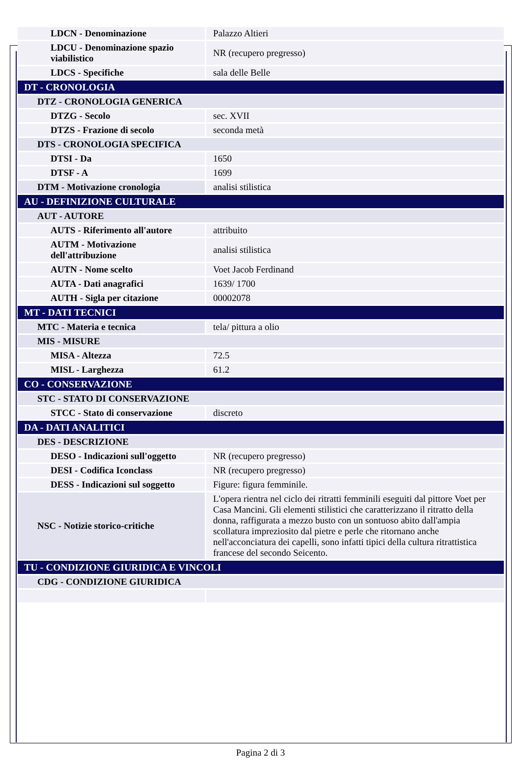| LDCN - Denominazione | Palazzo Altieri |
| LDCU - Denominazione spazio viabilistico | NR (recupero pregresso) |
| LDCS - Specifiche | sala delle Belle |
| DT - CRONOLOGIA | |
| DTZ - CRONOLOGIA GENERICA | |
| DTZG - Secolo | sec. XVII |
| DTZS - Frazione di secolo | seconda metà |
| DTS - CRONOLOGIA SPECIFICA | |
| DTSI - Da | 1650 |
| DTSF - A | 1699 |
| DTM - Motivazione cronologia | analisi stilistica |
| AU - DEFINIZIONE CULTURALE | |
| AUT - AUTORE | |
| AUTS - Riferimento all'autore | attribuito |
| AUTM - Motivazione dell'attribuzione | analisi stilistica |
| AUTN - Nome scelto | Voet Jacob Ferdinand |
| AUTA - Dati anagrafici | 1639/ 1700 |
| AUTH - Sigla per citazione | 00002078 |
| MT - DATI TECNICI | |
| MTC - Materia e tecnica | tela/ pittura a olio |
| MIS - MISURE | |
| MISA - Altezza | 72.5 |
| MISL - Larghezza | 61.2 |
| CO - CONSERVAZIONE | |
| STC - STATO DI CONSERVAZIONE | |
| STCC - Stato di conservazione | discreto |
| DA - DATI ANALITICI | |
| DES - DESCRIZIONE | |
| DESO - Indicazioni sull'oggetto | NR (recupero pregresso) |
| DESI - Codifica Iconclass | NR (recupero pregresso) |
| DESS - Indicazioni sul soggetto | Figure: figura femminile. |
| NSC - Notizie storico-critiche | L'opera rientra nel ciclo dei ritratti femminili eseguiti dal pittore Voet per Casa Mancini. Gli elementi stilistici che caratterizzano il ritratto della donna, raffigurata a mezzo busto con un sontuoso abito dall'ampia scollatura impreziosito dal pietre e perle che ritornano anche nell'acconciatura dei capelli, sono infatti tipici della cultura ritrattistica francese del secondo Seicento. |
| TU - CONDIZIONE GIURIDICA E VINCOLI | |
| CDG - CONDIZIONE GIURIDICA | |
Pagina 2 di 3